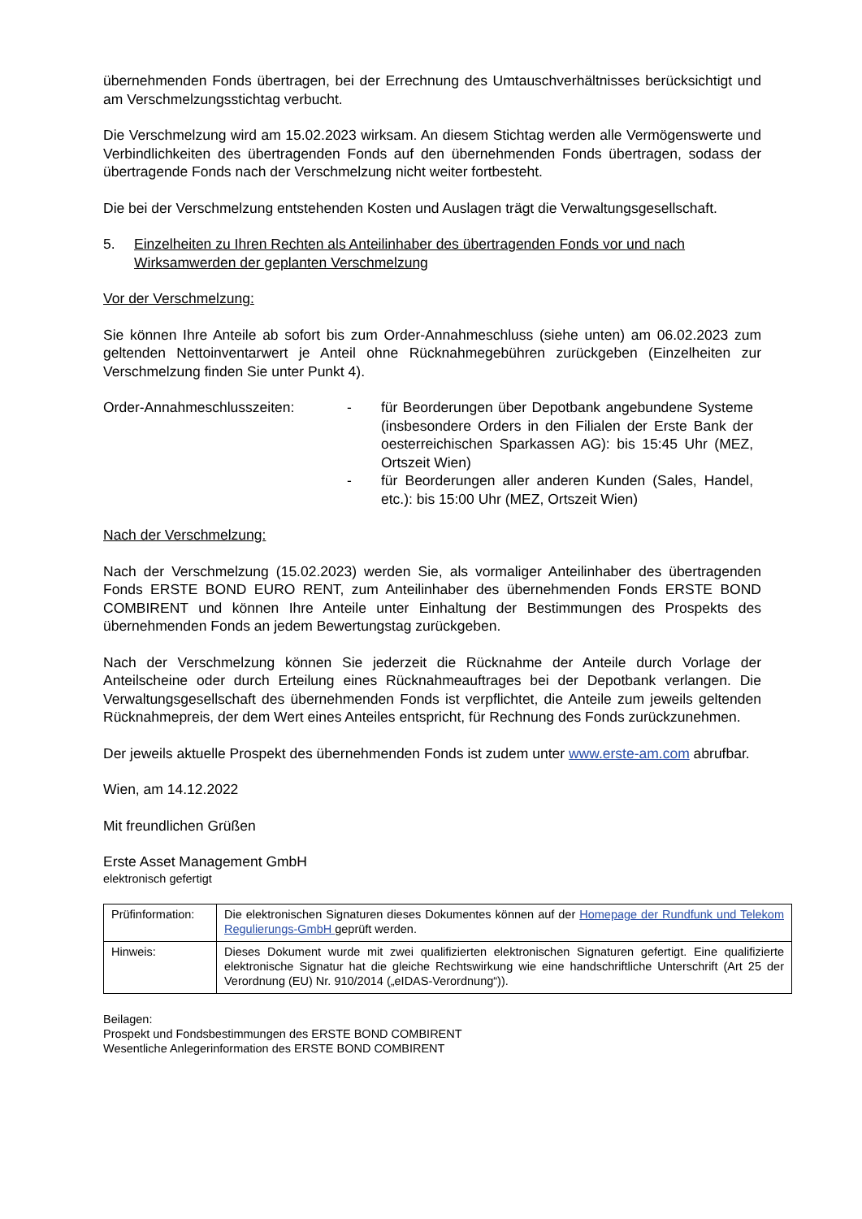übernehmenden Fonds übertragen, bei der Errechnung des Umtauschverhältnisses berücksichtigt und am Verschmelzungsstichtag verbucht.
Die Verschmelzung wird am 15.02.2023 wirksam. An diesem Stichtag werden alle Vermögenswerte und Verbindlichkeiten des übertragenden Fonds auf den übernehmenden Fonds übertragen, sodass der übertragende Fonds nach der Verschmelzung nicht weiter fortbesteht.
Die bei der Verschmelzung entstehenden Kosten und Auslagen trägt die Verwaltungsgesellschaft.
5. Einzelheiten zu Ihren Rechten als Anteilinhaber des übertragenden Fonds vor und nach Wirksamwerden der geplanten Verschmelzung
Vor der Verschmelzung:
Sie können Ihre Anteile ab sofort bis zum Order-Annahmeschluss (siehe unten) am 06.02.2023 zum geltenden Nettoinventarwert je Anteil ohne Rücknahmegebühren zurückgeben (Einzelheiten zur Verschmelzung finden Sie unter Punkt 4).
Order-Annahmeschlusszeiten: - für Beorderungen über Depotbank angebundene Systeme (insbesondere Orders in den Filialen der Erste Bank der oesterreichischen Sparkassen AG): bis 15:45 Uhr (MEZ, Ortszeit Wien)
- für Beorderungen aller anderen Kunden (Sales, Handel, etc.): bis 15:00 Uhr (MEZ, Ortszeit Wien)
Nach der Verschmelzung:
Nach der Verschmelzung (15.02.2023) werden Sie, als vormaliger Anteilinhaber des übertragenden Fonds ERSTE BOND EURO RENT, zum Anteilinhaber des übernehmenden Fonds ERSTE BOND COMBIRENT und können Ihre Anteile unter Einhaltung der Bestimmungen des Prospekts des übernehmenden Fonds an jedem Bewertungstag zurückgeben.
Nach der Verschmelzung können Sie jederzeit die Rücknahme der Anteile durch Vorlage der Anteilscheine oder durch Erteilung eines Rücknahmeauftrages bei der Depotbank verlangen. Die Verwaltungsgesellschaft des übernehmenden Fonds ist verpflichtet, die Anteile zum jeweils geltenden Rücknahmepreis, der dem Wert eines Anteiles entspricht, für Rechnung des Fonds zurückzunehmen.
Der jeweils aktuelle Prospekt des übernehmenden Fonds ist zudem unter www.erste-am.com abrufbar.
Wien, am 14.12.2022
Mit freundlichen Grüßen
Erste Asset Management GmbH
elektronisch gefertigt
| Prüfinformation: | Die elektronischen Signaturen dieses Dokumentes können auf der Homepage der Rundfunk und Telekom Regulierungs-GmbH geprüft werden. |
| Hinweis: | Dieses Dokument wurde mit zwei qualifizierten elektronischen Signaturen gefertigt. Eine qualifizierte elektronische Signatur hat die gleiche Rechtswirkung wie eine handschriftliche Unterschrift (Art 25 der Verordnung (EU) Nr. 910/2014 („eIDAS-Verordnung“)). |
Beilagen:
Prospekt und Fondsbestimmungen des ERSTE BOND COMBIRENT
Wesentliche Anlegerinformation des ERSTE BOND COMBIRENT